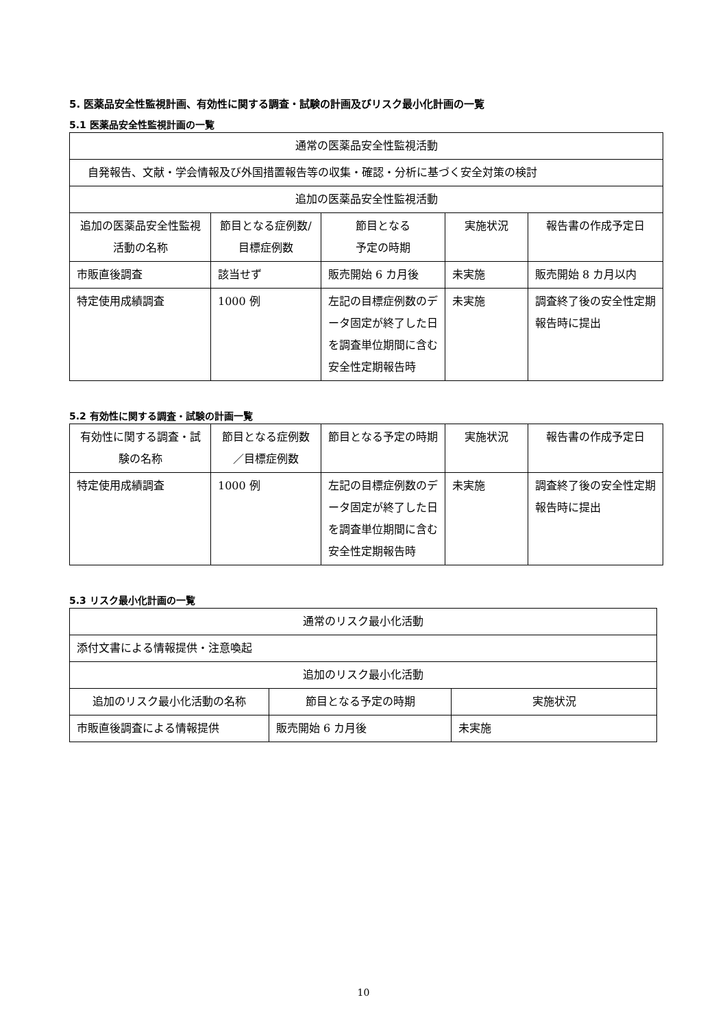5. 医薬品安全性監視計画、有効性に関する調査・試験の計画及びリスク最小化計画の一覧
5.1 医薬品安全性監視計画の一覧
| 通常の医薬品安全性監視活動 | | | | |
| 自発報告、文献・学会情報及び外国措置報告等の収集・確認・分析に基づく安全対策の検討 | | | | |
| 追加の医薬品安全性監視活動 | | | | |
| 追加の医薬品安全性監視活動の名称 | 節目となる症例数/目標症例数 | 節目となる 予定の時期 | 実施状況 | 報告書の作成予定日 |
| 市販直後調査 | 該当せず | 販売開始 6 カ月後 | 未実施 | 販売開始 8 カ月以内 |
| 特定使用成績調査 | 1000 例 | 左記の目標症例数のデータ固定が終了した日を調査単位期間に含む安全性定期報告時 | 未実施 | 調査終了後の安全性定期報告時に提出 |
5.2 有効性に関する調査・試験の計画一覧
| 有効性に関する調査・試験の名称 | 節目となる症例数／目標症例数 | 節目となる予定の時期 | 実施状況 | 報告書の作成予定日 |
| --- | --- | --- | --- | --- |
| 特定使用成績調査 | 1000 例 | 左記の目標症例数のデータ固定が終了した日を調査単位期間に含む安全性定期報告時 | 未実施 | 調査終了後の安全性定期報告時に提出 |
5.3 リスク最小化計画の一覧
| 通常のリスク最小化活動 | | |
| 添付文書による情報提供・注意喚起 | | |
| 追加のリスク最小化活動 | | |
| 追加のリスク最小化活動の名称 | 節目となる予定の時期 | 実施状況 |
| 市販直後調査による情報提供 | 販売開始 6 カ月後 | 未実施 |
10